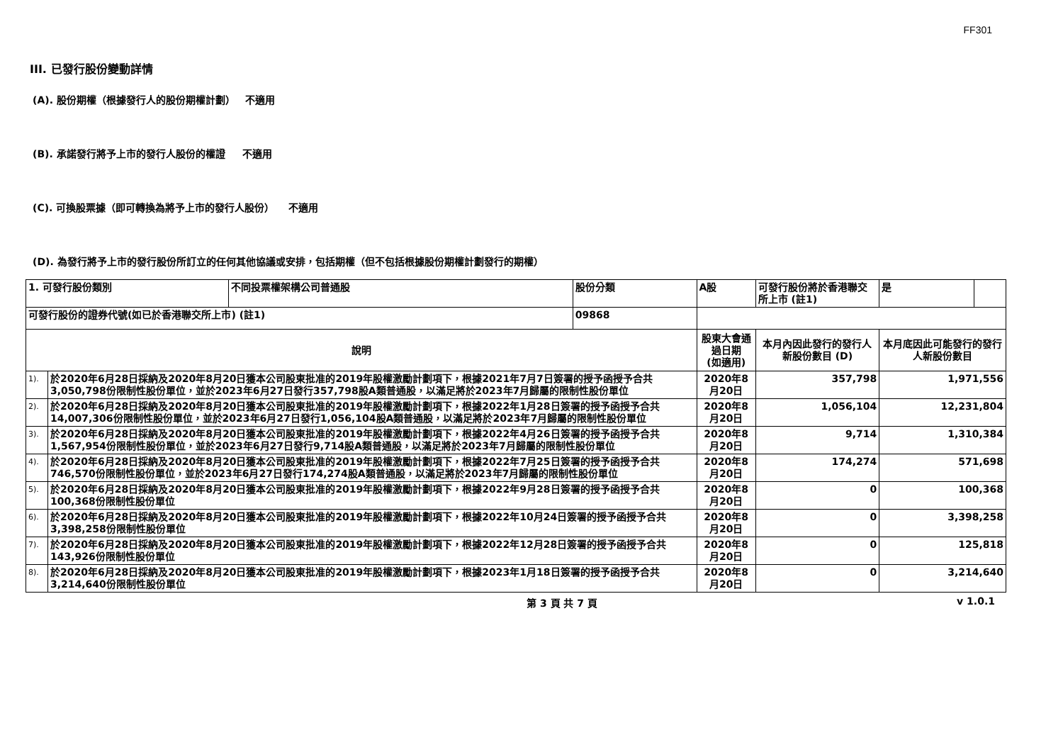FF301
III. 已發行股份變動詳情
(A). 股份期權（根據發行人的股份期權計劃） 不適用
(B). 承諾發行將予上市的發行人股份的權證 不適用
(C). 可換股票據（即可轉換為將予上市的發行人股份） 不適用
(D). 為發行將予上市的發行股份所訂立的任何其他協議或安排，包括期權（但不包括根據股份期權計劃發行的期權）
| 1. 可發行股份類別 | | 不同投票權架構公司普通股 | 股份分類 | | A股 | 可發行股份將於香港聯交所上市 (註1) | 是 | |
| 可發行股份的證券代號(如已於香港聯交所上市) (註1) | | | 09868 | | | | | |
| 說明 | | | | 股東大會通過日期 (如適用) | | 本月內因此發行的發行人新股份數目 (D) | 本月底因此可能發行的發行人新股份數目 | |
| 1). | 於2020年6月28日採納及2020年8月20日獲本公司股東批准的2019年股權激勵計劃項下，根據2021年7月7日簽署的授予函授予合共3,050,798份限制性股份單位，並於2023年6月27日發行357,798股A類普通股，以滿足將於2023年7月歸屬的限制性股份單位 | | | 2020年8月20日 | | 357,798 | 1,971,556 | |
| 2). | 於2020年6月28日採納及2020年8月20日獲本公司股東批准的2019年股權激勵計劃項下，根據2022年1月28日簽署的授予函授予合共14,007,306份限制性股份單位，並於2023年6月27日發行1,056,104股A類普通股，以滿足將於2023年7月歸屬的限制性股份單位 | | | 2020年8月20日 | | 1,056,104 | 12,231,804 | |
| 3). | 於2020年6月28日採納及2020年8月20日獲本公司股東批准的2019年股權激勵計劃項下，根據2022年4月26日簽署的授予函授予合共1,567,954份限制性股份單位，並於2023年6月27日發行9,714股A類普通股，以滿足將於2023年7月歸屬的限制性股份單位 | | | 2020年8月20日 | | 9,714 | 1,310,384 | |
| 4). | 於2020年6月28日採納及2020年8月20日獲本公司股東批准的2019年股權激勵計劃項下，根據2022年7月25日簽署的授予函授予合共746,570份限制性股份單位，並於2023年6月27日發行174,274股A類普通股，以滿足將於2023年7月歸屬的限制性股份單位 | | | 2020年8月20日 | | 174,274 | 571,698 | |
| 5). | 於2020年6月28日採納及2020年8月20日獲本公司股東批准的2019年股權激勵計劃項下，根據2022年9月28日簽署的授予函授予合共100,368份限制性股份單位 | | | 2020年8月20日 | | 0 | 100,368 | |
| 6). | 於2020年6月28日採納及2020年8月20日獲本公司股東批准的2019年股權激勵計劃項下，根據2022年10月24日簽署的授予函授予合共3,398,258份限制性股份單位 | | | 2020年8月20日 | | 0 | 3,398,258 | |
| 7). | 於2020年6月28日採納及2020年8月20日獲本公司股東批准的2019年股權激勵計劃項下，根據2022年12月28日簽署的授予函授予合共143,926份限制性股份單位 | | | 2020年8月20日 | | 0 | 125,818 | |
| 8). | 於2020年6月28日採納及2020年8月20日獲本公司股東批准的2019年股權激勵計劃項下，根據2023年1月18日簽署的授予函授予合共3,214,640份限制性股份單位 | | | 2020年8月20日 | | 0 | 3,214,640 | |
第 3 頁 共 7 頁 v 1.0.1